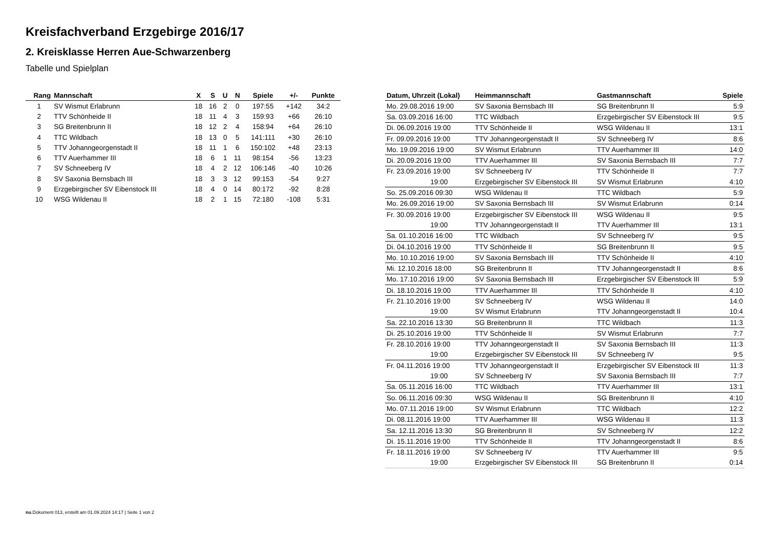Kreisfachverband Erzgebirge 2016/17
2. Kreisklasse Herren Aue-Schwarzenberg
Tabelle und Spielplan
| Rang | Mannschaft | X | S | U | N | Spiele | +/- | Punkte |
| --- | --- | --- | --- | --- | --- | --- | --- | --- |
| 1 | SV Wismut Erlabrunn | 18 | 16 | 2 | 0 | 197:55 | +142 | 34:2 |
| 2 | TTV Schönheide II | 18 | 11 | 4 | 3 | 159:93 | +66 | 26:10 |
| 3 | SG Breitenbrunn II | 18 | 12 | 2 | 4 | 158:94 | +64 | 26:10 |
| 4 | TTC Wildbach | 18 | 13 | 0 | 5 | 141:111 | +30 | 26:10 |
| 5 | TTV Johanngeorgenstadt II | 18 | 11 | 1 | 6 | 150:102 | +48 | 23:13 |
| 6 | TTV Auerhammer III | 18 | 6 | 1 | 11 | 98:154 | -56 | 13:23 |
| 7 | SV Schneeberg IV | 18 | 4 | 2 | 12 | 106:146 | -40 | 10:26 |
| 8 | SV Saxonia Bernsbach III | 18 | 3 | 3 | 12 | 99:153 | -54 | 9:27 |
| 9 | Erzgebirgischer SV Eibenstock III | 18 | 4 | 0 | 14 | 80:172 | -92 | 8:28 |
| 10 | WSG Wildenau II | 18 | 2 | 1 | 15 | 72:180 | -108 | 5:31 |
| Datum, Uhrzeit (Lokal) | Heimmannschaft | Gastmannschaft | Spiele |
| --- | --- | --- | --- |
| Mo. 29.08.2016 19:00 | SV Saxonia Bernsbach III | SG Breitenbrunn II | 5:9 |
| Sa. 03.09.2016 16:00 | TTC Wildbach | Erzgebirgischer SV Eibenstock III | 9:5 |
| Di. 06.09.2016 19:00 | TTV Schönheide II | WSG Wildenau II | 13:1 |
| Fr. 09.09.2016 19:00 | TTV Johanngeorgenstadt II | SV Schneeberg IV | 8:6 |
| Mo. 19.09.2016 19:00 | SV Wismut Erlabrunn | TTV Auerhammer III | 14:0 |
| Di. 20.09.2016 19:00 | TTV Auerhammer III | SV Saxonia Bernsbach III | 7:7 |
| Fr. 23.09.2016 19:00 | SV Schneeberg IV | TTV Schönheide II | 7:7 |
| 19:00 | Erzgebirgischer SV Eibenstock III | SV Wismut Erlabrunn | 4:10 |
| So. 25.09.2016 09:30 | WSG Wildenau II | TTC Wildbach | 5:9 |
| Mo. 26.09.2016 19:00 | SV Saxonia Bernsbach III | SV Wismut Erlabrunn | 0:14 |
| Fr. 30.09.2016 19:00 | Erzgebirgischer SV Eibenstock III | WSG Wildenau II | 9:5 |
| 19:00 | TTV Johanngeorgenstadt II | TTV Auerhammer III | 13:1 |
| Sa. 01.10.2016 16:00 | TTC Wildbach | SV Schneeberg IV | 9:5 |
| Di. 04.10.2016 19:00 | TTV Schönheide II | SG Breitenbrunn II | 9:5 |
| Mo. 10.10.2016 19:00 | SV Saxonia Bernsbach III | TTV Schönheide II | 4:10 |
| Mi. 12.10.2016 18:00 | SG Breitenbrunn II | TTV Johanngeorgenstadt II | 8:6 |
| Mo. 17.10.2016 19:00 | SV Saxonia Bernsbach III | Erzgebirgischer SV Eibenstock III | 5:9 |
| Di. 18.10.2016 19:00 | TTV Auerhammer III | TTV Schönheide II | 4:10 |
| Fr. 21.10.2016 19:00 | SV Schneeberg IV | WSG Wildenau II | 14:0 |
| 19:00 | SV Wismut Erlabrunn | TTV Johanngeorgenstadt II | 10:4 |
| Sa. 22.10.2016 13:30 | SG Breitenbrunn II | TTC Wildbach | 11:3 |
| Di. 25.10.2016 19:00 | TTV Schönheide II | SV Wismut Erlabrunn | 7:7 |
| Fr. 28.10.2016 19:00 | TTV Johanngeorgenstadt II | SV Saxonia Bernsbach III | 11:3 |
| 19:00 | Erzgebirgischer SV Eibenstock III | SV Schneeberg IV | 9:5 |
| Fr. 04.11.2016 19:00 | TTV Johanngeorgenstadt II | Erzgebirgischer SV Eibenstock III | 11:3 |
| 19:00 | SV Schneeberg IV | SV Saxonia Bernsbach III | 7:7 |
| Sa. 05.11.2016 16:00 | TTC Wildbach | TTV Auerhammer III | 13:1 |
| So. 06.11.2016 09:30 | WSG Wildenau II | SG Breitenbrunn II | 4:10 |
| Mo. 07.11.2016 19:00 | SV Wismut Erlabrunn | TTC Wildbach | 12:2 |
| Di. 08.11.2016 19:00 | TTV Auerhammer III | WSG Wildenau II | 11:3 |
| Sa. 12.11.2016 13:30 | SG Breitenbrunn II | SV Schneeberg IV | 12:2 |
| Di. 15.11.2016 19:00 | TTV Schönheide II | TTV Johanngeorgenstadt II | 8:6 |
| Fr. 18.11.2016 19:00 | SV Schneeberg IV | TTV Auerhammer III | 9:5 |
| 19:00 | Erzgebirgischer SV Eibenstock III | SG Breitenbrunn II | 0:14 |
nu.Dokument 013, erstellt am 01.09.2024 14:17 | Seite 1 von 2